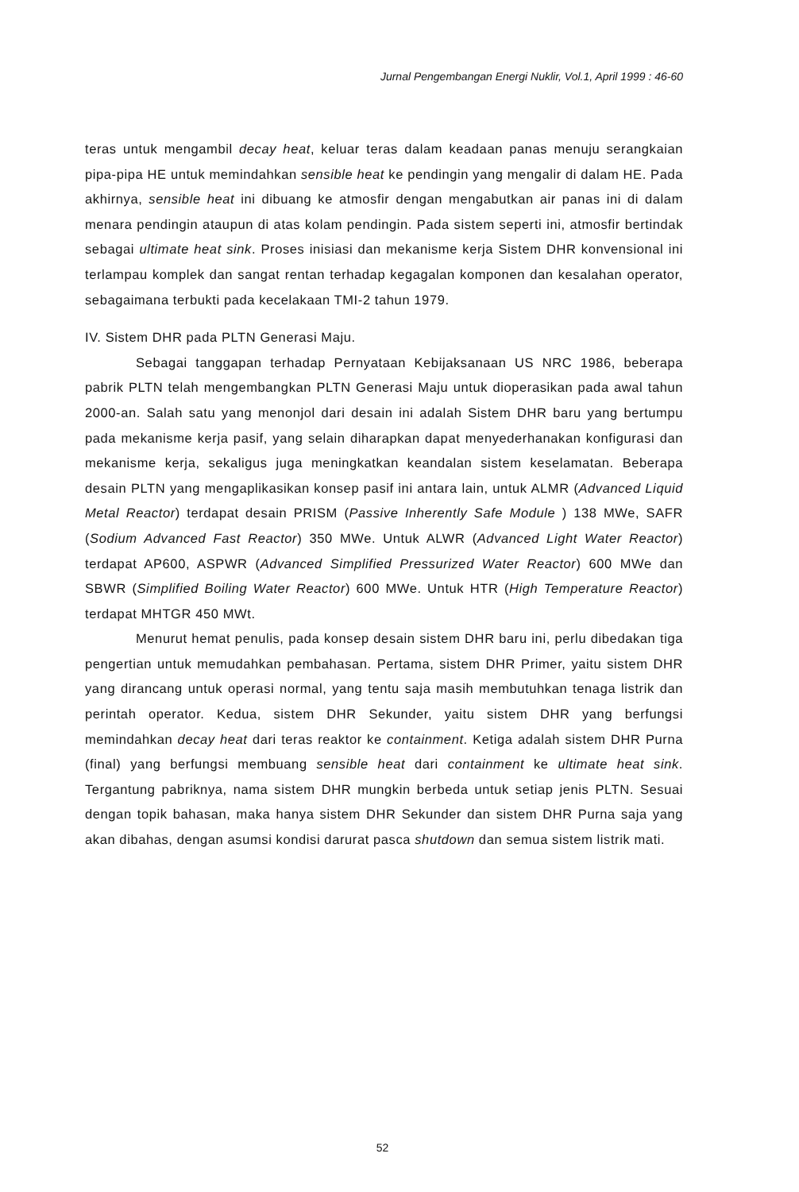Jurnal Pengembangan Energi Nuklir, Vol.1, April 1999 : 46-60
teras untuk mengambil decay heat, keluar teras dalam keadaan panas menuju serangkaian pipa-pipa HE untuk memindahkan sensible heat ke pendingin yang mengalir di dalam HE. Pada akhirnya, sensible heat ini dibuang ke atmosfir dengan mengabutkan air panas ini di dalam menara pendingin ataupun di atas kolam pendingin. Pada sistem seperti ini, atmosfir bertindak sebagai ultimate heat sink. Proses inisiasi dan mekanisme kerja Sistem DHR konvensional ini terlampau komplek dan sangat rentan terhadap kegagalan komponen dan kesalahan operator, sebagaimana terbukti pada kecelakaan TMI-2 tahun 1979.
IV. Sistem DHR pada PLTN Generasi Maju.
Sebagai tanggapan terhadap Pernyataan Kebijaksanaan US NRC 1986, beberapa pabrik PLTN telah mengembangkan PLTN Generasi Maju untuk dioperasikan pada awal tahun 2000-an. Salah satu yang menonjol dari desain ini adalah Sistem DHR baru yang bertumpu pada mekanisme kerja pasif, yang selain diharapkan dapat menyederhanakan konfigurasi dan mekanisme kerja, sekaligus juga meningkatkan keandalan sistem keselamatan. Beberapa desain PLTN yang mengaplikasikan konsep pasif ini antara lain, untuk ALMR (Advanced Liquid Metal Reactor) terdapat desain PRISM (Passive Inherently Safe Module ) 138 MWe, SAFR (Sodium Advanced Fast Reactor) 350 MWe. Untuk ALWR (Advanced Light Water Reactor) terdapat AP600, ASPWR (Advanced Simplified Pressurized Water Reactor) 600 MWe dan SBWR (Simplified Boiling Water Reactor) 600 MWe. Untuk HTR (High Temperature Reactor) terdapat MHTGR 450 MWt.
Menurut hemat penulis, pada konsep desain sistem DHR baru ini, perlu dibedakan tiga pengertian untuk memudahkan pembahasan. Pertama, sistem DHR Primer, yaitu sistem DHR yang dirancang untuk operasi normal, yang tentu saja masih membutuhkan tenaga listrik dan perintah operator. Kedua, sistem DHR Sekunder, yaitu sistem DHR yang berfungsi memindahkan decay heat dari teras reaktor ke containment. Ketiga adalah sistem DHR Purna (final) yang berfungsi membuang sensible heat dari containment ke ultimate heat sink. Tergantung pabriknya, nama sistem DHR mungkin berbeda untuk setiap jenis PLTN. Sesuai dengan topik bahasan, maka hanya sistem DHR Sekunder dan sistem DHR Purna saja yang akan dibahas, dengan asumsi kondisi darurat pasca shutdown dan semua sistem listrik mati.
52